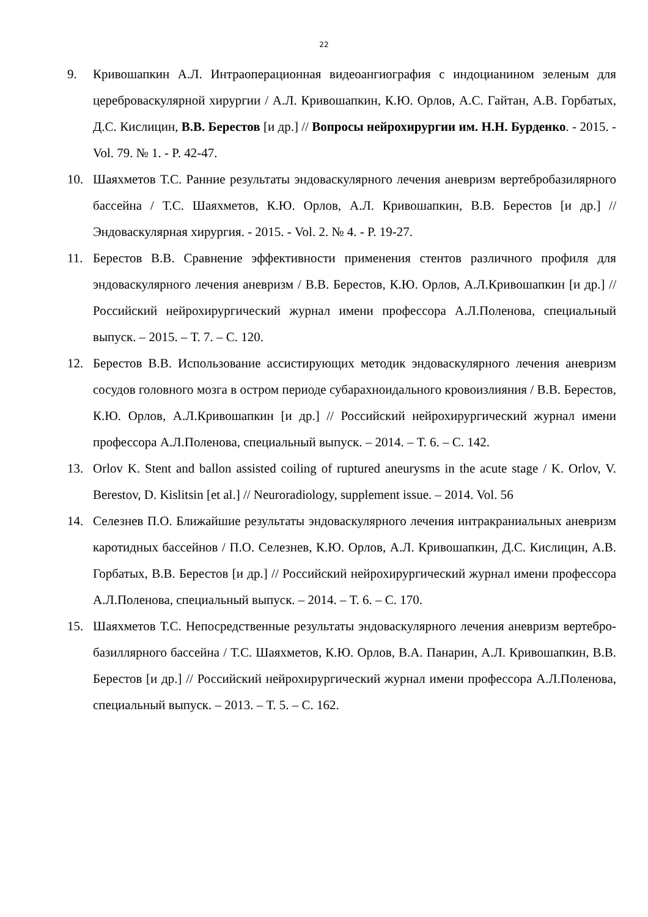22
9. Кривошапкин А.Л. Интраоперационная видеоангиография с индоцианином зеленым для цереброваскулярной хирургии / А.Л. Кривошапкин, К.Ю. Орлов, А.С. Гайтан, А.В. Горбатых, Д.С. Кислицин, В.В. Берестов [и др.] // Вопросы нейрохирургии им. Н.Н. Бурденко. - 2015. - Vol. 79. № 1. - P. 42-47.
10. Шаяхметов Т.С. Ранние результаты эндоваскулярного лечения аневризм вертебробазилярного бассейна / Т.С. Шаяхметов, К.Ю. Орлов, А.Л. Кривошапкин, В.В. Берестов [и др.] // Эндоваскулярная хирургия. - 2015. - Vol. 2. № 4. - P. 19-27.
11. Берестов В.В. Сравнение эффективности применения стентов различного профиля для эндоваскулярного лечения аневризм / В.В. Берестов, К.Ю. Орлов, А.Л.Кривошапкин [и др.] // Российский нейрохирургический журнал имени профессора А.Л.Поленова, специальный выпуск. – 2015. – Т. 7. – С. 120.
12. Берестов В.В. Использование ассистирующих методик эндоваскулярного лечения аневризм сосудов головного мозга в остром периоде субарахноидального кровоизлияния / В.В. Берестов, К.Ю. Орлов, А.Л.Кривошапкин [и др.] // Российский нейрохирургический журнал имени профессора А.Л.Поленова, специальный выпуск. – 2014. – Т. 6. – С. 142.
13. Orlov K. Stent and ballon assisted coiling of ruptured aneurysms in the acute stage / K. Orlov, V. Berestov, D. Kislitsin [et al.] // Neuroradiology, supplement issue. – 2014. Vol. 56
14. Селезнев П.О. Ближайшие результаты эндоваскулярного лечения интракраниальных аневризм каротидных бассейнов / П.О. Селезнев, К.Ю. Орлов, А.Л. Кривошапкин, Д.С. Кислицин, А.В. Горбатых, В.В. Берестов [и др.] // Российский нейрохирургический журнал имени профессора А.Л.Поленова, специальный выпуск. – 2014. – Т. 6. – С. 170.
15. Шаяхметов Т.С. Непосредственные результаты эндоваскулярного лечения аневризм вертебро-базиллярного бассейна / Т.С. Шаяхметов, К.Ю. Орлов, В.А. Панарин, А.Л. Кривошапкин, В.В. Берестов [и др.] // Российский нейрохирургический журнал имени профессора А.Л.Поленова, специальный выпуск. – 2013. – Т. 5. – С. 162.